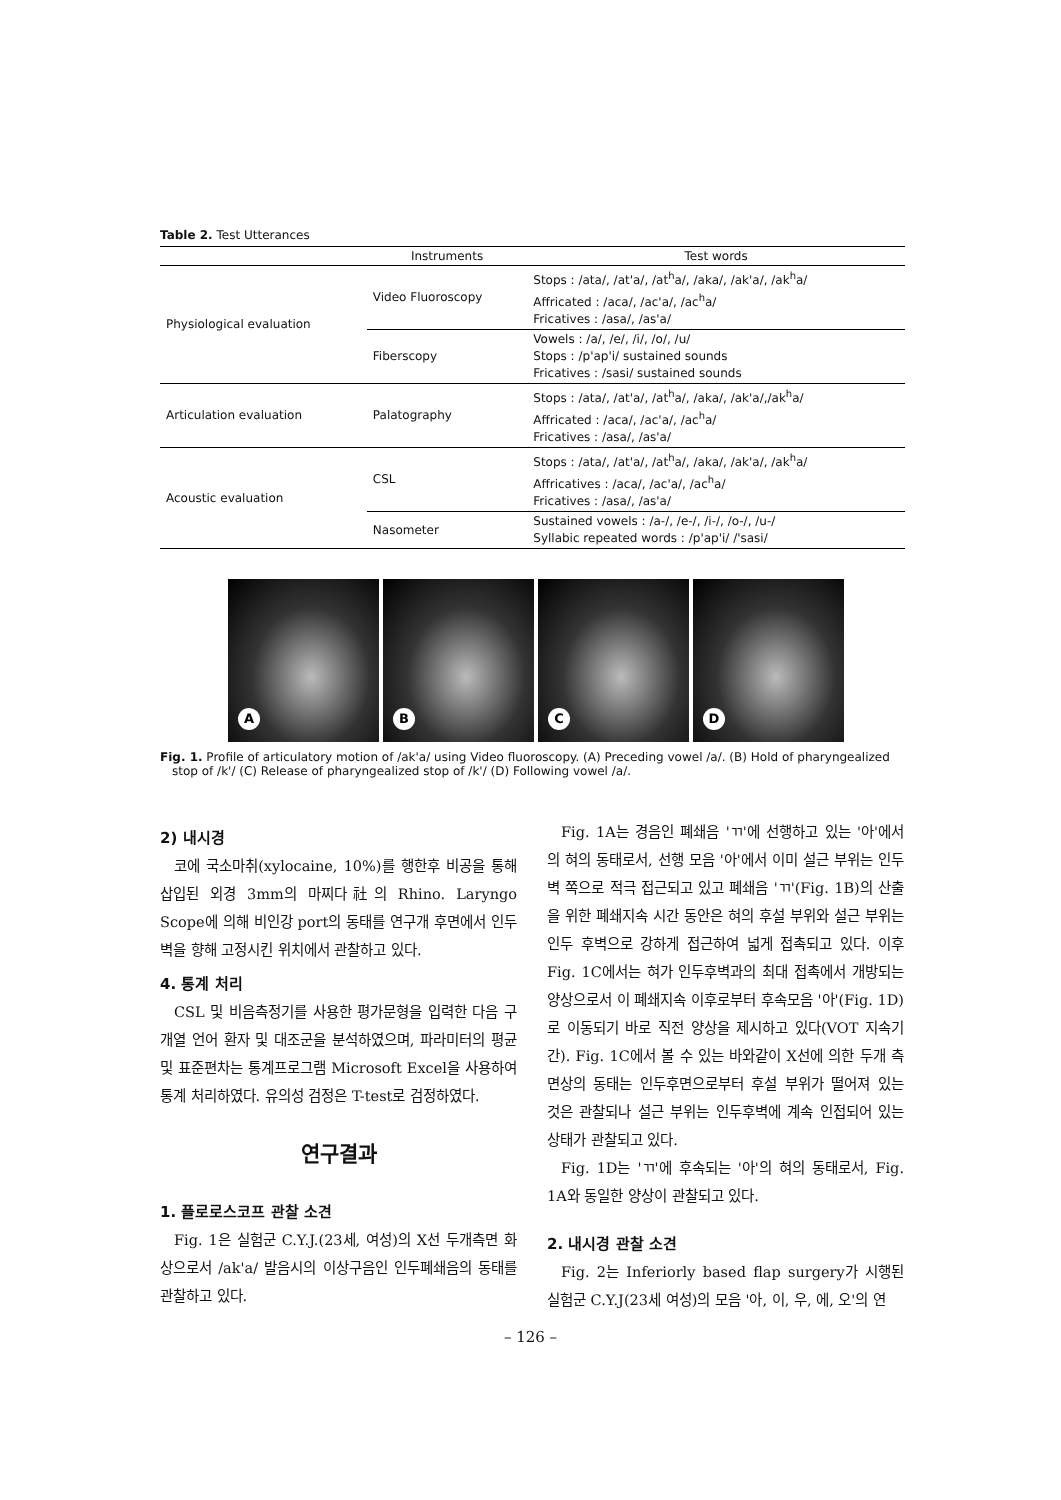Table 2. Test Utterances
| | Instruments | Test words |
| --- | --- | --- |
| Physiological evaluation | Video Fluoroscopy | Stops : /ata/, /at'a/, /at<sup>h</sup>a/, /aka/, /ak'a/, /ak<sup>h</sup>a/ Affricated : /aca/, /ac'a/, /ac<sup>h</sup>a/ Fricatives : /asa/, /as'a/ |
| | Fiberscopy | Vowels : /a/, /e/, /i/, /o/, /u/ Stops : /p'ap'i/ sustained sounds Fricatives : /sasi/ sustained sounds |
| Articulation evaluation | Palatography | Stops : /ata/, /at'a/, /at<sup>h</sup>a/, /aka/, /ak'a/,/ak<sup>h</sup>a/ Affricated : /aca/, /ac'a/, /ac<sup>h</sup>a/ Fricatives : /asa/, /as'a/ |
| Acoustic evaluation | CSL | Stops : /ata/, /at'a/, /at<sup>h</sup>a/, /aka/, /ak'a/, /ak<sup>h</sup>a/ Affricatives : /aca/, /ac'a/, /ac<sup>h</sup>a/ Fricatives : /asa/, /as'a/ |
| | Nasometer | Sustained vowels : /a-/, /e-/, /i-/, /o-/, /u-/ Syllabic repeated words : /p'ap'i/ /'sasi/ |
A
B
C
D
Fig. 1. Profile of articulatory motion of /ak'a/ using Video fluoroscopy. (A) Preceding vowel /a/. (B) Hold of pharyngealized stop of /k'/ (C) Release of pharyngealized stop of /k'/ (D) Following vowel /a/.
2) 내시경
코에 국소마취(xylocaine, 10%)를 행한후 비공을 통해 삽입된 외경 3mm의 마찌다社의 Rhino. Laryngo Scope에 의해 비인강 port의 동태를 연구개 후면에서 인두벽을 향해 고정시킨 위치에서 관찰하고 있다.
4. 통계 처리
CSL 및 비음측정기를 사용한 평가문형을 입력한 다음 구개열 언어 환자 및 대조군을 분석하였으며, 파라미터의 평균 및 표준편차는 통계프로그램 Microsoft Excel을 사용하여 통계 처리하였다. 유의성 검정은 T-test로 검정하였다.
연구결과
1. 플로로스코프 관찰 소견
Fig. 1은 실험군 C.Y.J.(23세, 여성)의 X선 두개측면 화상으로서 /ak'a/ 발음시의 이상구음인 인두폐쇄음의 동태를 관찰하고 있다.
Fig. 1A는 경음인 폐쇄음 'ㄲ'에 선행하고 있는 '아'에서의 혀의 동태로서, 선행 모음 '아'에서 이미 설근 부위는 인두벽 쪽으로 적극 접근되고 있고 폐쇄음 'ㄲ'(Fig. 1B)의 산출을 위한 폐쇄지속 시간 동안은 혀의 후설 부위와 설근 부위는 인두 후벽으로 강하게 접근하여 넓게 접촉되고 있다. 이후 Fig. 1C에서는 혀가 인두후벽과의 최대 접촉에서 개방되는 양상으로서 이 폐쇄지속 이후로부터 후속모음 '아'(Fig. 1D)로 이동되기 바로 직전 양상을 제시하고 있다(VOT 지속기간). Fig. 1C에서 볼 수 있는 바와같이 X선에 의한 두개 측면상의 동태는 인두후면으로부터 후설 부위가 떨어져 있는 것은 관찰되나 설근 부위는 인두후벽에 계속 인접되어 있는 상태가 관찰되고 있다.
Fig. 1D는 'ㄲ'에 후속되는 '아'의 혀의 동태로서, Fig. 1A와 동일한 양상이 관찰되고 있다.
2. 내시경 관찰 소견
Fig. 2는 Inferiorly based flap surgery가 시행된 실험군 C.Y.J(23세 여성)의 모음 '아, 이, 우, 에, 오'의 연
– 126 –